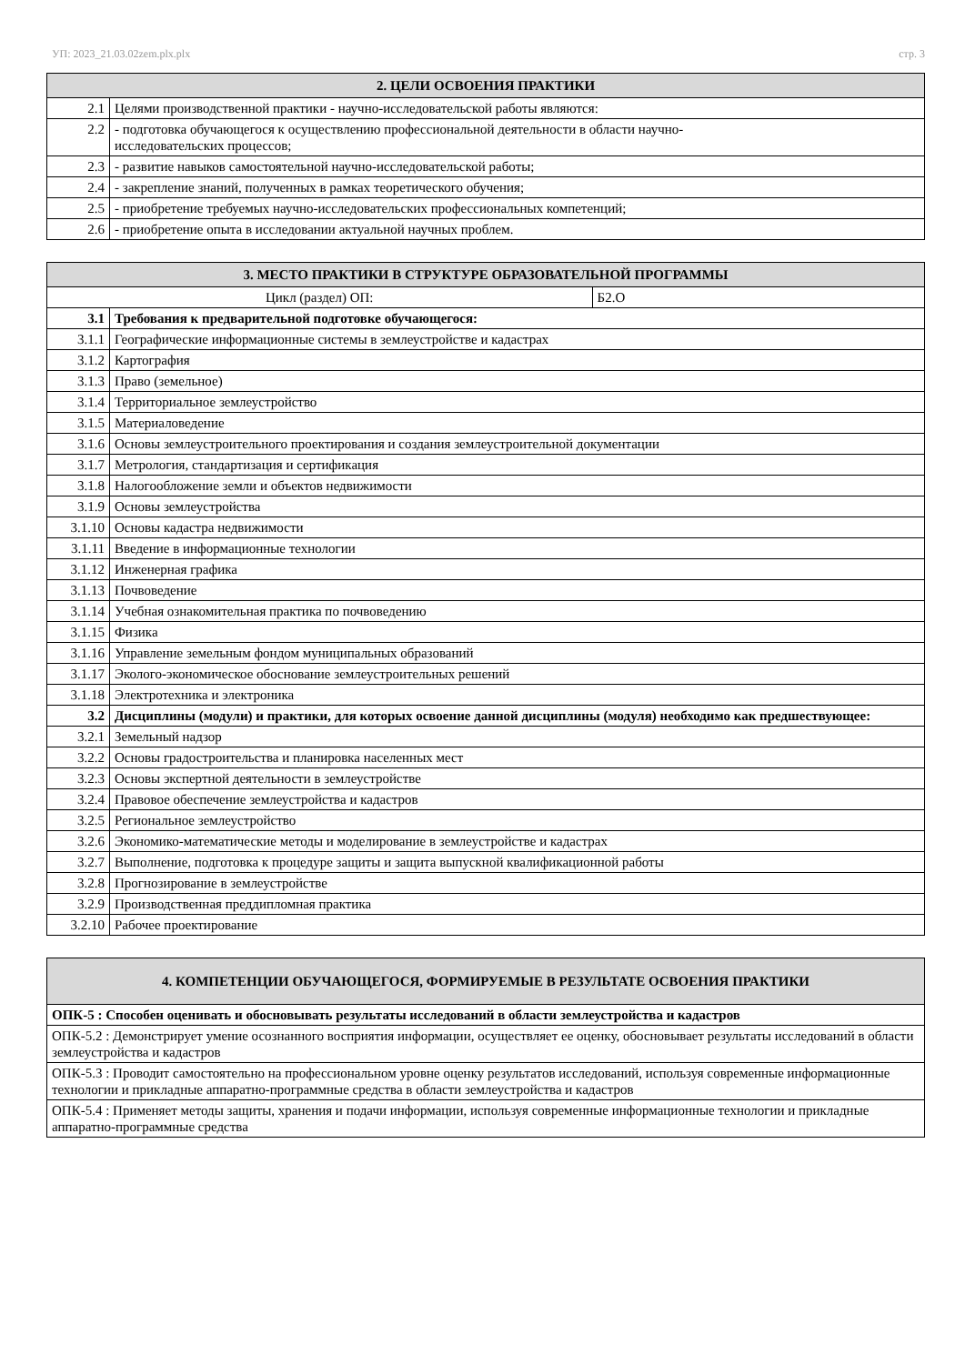УП: 2023_21.03.02zem.plx.plx стр. 3
| 2. ЦЕЛИ ОСВОЕНИЯ ПРАКТИКИ | |
| --- | --- |
| 2.1 | Целями производственной практики - научно-исследовательской работы являются: |
| 2.2 | - подготовка обучающегося к осуществлению профессиональной деятельности в области научно- исследовательских процессов; |
| 2.3 | - развитие навыков самостоятельной научно-исследовательской работы; |
| 2.4 | - закрепление знаний, полученных в рамках теоретического обучения; |
| 2.5 | - приобретение требуемых научно-исследовательских профессиональных компетенций; |
| 2.6 | - приобретение опыта в исследовании актуальной научных проблем. |
| 3. МЕСТО ПРАКТИКИ В СТРУКТУРЕ ОБРАЗОВАТЕЛЬНОЙ ПРОГРАММЫ | | |
| --- | --- | --- |
| Цикл (раздел) ОП: | | Б2.О |
| 3.1 | Требования к предварительной подготовке обучающегося: | |
| 3.1.1 | Географические информационные системы в землеустройстве и кадастрах | |
| 3.1.2 | Картография | |
| 3.1.3 | Право (земельное) | |
| 3.1.4 | Территориальное землеустройство | |
| 3.1.5 | Материаловедение | |
| 3.1.6 | Основы землеустроительного проектирования и создания землеустроительной документации | |
| 3.1.7 | Метрология, стандартизация и сертификация | |
| 3.1.8 | Налогообложение земли и объектов недвижимости | |
| 3.1.9 | Основы землеустройства | |
| 3.1.10 | Основы кадастра недвижимости | |
| 3.1.11 | Введение в информационные технологии | |
| 3.1.12 | Инженерная графика | |
| 3.1.13 | Почвоведение | |
| 3.1.14 | Учебная ознакомительная практика по почвоведению | |
| 3.1.15 | Физика | |
| 3.1.16 | Управление земельным фондом муниципальных образований | |
| 3.1.17 | Эколого-экономическое обоснование землеустроительных решений | |
| 3.1.18 | Электротехника и электроника | |
| 3.2 | Дисциплины (модули) и практики, для которых освоение данной дисциплины (модуля) необходимо как предшествующее: | |
| 3.2.1 | Земельный надзор | |
| 3.2.2 | Основы градостроительства и планировка населенных мест | |
| 3.2.3 | Основы экспертной деятельности в землеустройстве | |
| 3.2.4 | Правовое обеспечение землеустройства и кадастров | |
| 3.2.5 | Региональное землеустройство | |
| 3.2.6 | Экономико-математические методы и моделирование в землеустройстве и кадастрах | |
| 3.2.7 | Выполнение, подготовка к процедуре защиты и защита выпускной квалификационной работы | |
| 3.2.8 | Прогнозирование в землеустройстве | |
| 3.2.9 | Производственная преддипломная практика | |
| 3.2.10 | Рабочее проектирование | |
| 4. КОМПЕТЕНЦИИ ОБУЧАЮЩЕГОСЯ, ФОРМИРУЕМЫЕ В РЕЗУЛЬТАТЕ ОСВОЕНИЯ ПРАКТИКИ |
| --- |
| ОПК-5 : Способен оценивать и обосновывать результаты исследований в области землеустройства и кадастров |
| ОПК-5.2 : Демонстрирует умение осознанного восприятия информации, осуществляет ее оценку, обосновывает результаты исследований в области землеустройства и кадастров |
| ОПК-5.3 : Проводит самостоятельно на профессиональном уровне оценку результатов исследований, используя современные информационные технологии и прикладные аппаратно-программные средства в области землеустройства и кадастров |
| ОПК-5.4 : Применяет методы защиты, хранения и подачи информации, используя современные информационные технологии и прикладные аппаратно-программные средства |